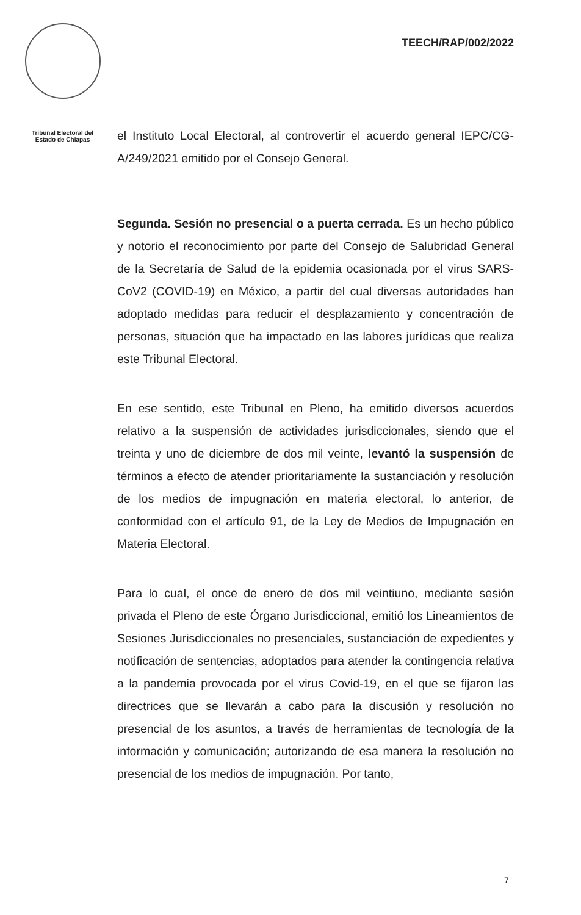Tribunal Electoral del
Estado de Chiapas
TEECH/RAP/002/2022
el Instituto Local Electoral, al controvertir el acuerdo general IEPC/CG-A/249/2021 emitido por el Consejo General.
Segunda. Sesión no presencial o a puerta cerrada. Es un hecho público y notorio el reconocimiento por parte del Consejo de Salubridad General de la Secretaría de Salud de la epidemia ocasionada por el virus SARS-CoV2 (COVID-19) en México, a partir del cual diversas autoridades han adoptado medidas para reducir el desplazamiento y concentración de personas, situación que ha impactado en las labores jurídicas que realiza este Tribunal Electoral.
En ese sentido, este Tribunal en Pleno, ha emitido diversos acuerdos relativo a la suspensión de actividades jurisdiccionales, siendo que el treinta y uno de diciembre de dos mil veinte, levantó la suspensión de términos a efecto de atender prioritariamente la sustanciación y resolución de los medios de impugnación en materia electoral, lo anterior, de conformidad con el artículo 91, de la Ley de Medios de Impugnación en Materia Electoral.
Para lo cual, el once de enero de dos mil veintiuno, mediante sesión privada el Pleno de este Órgano Jurisdiccional, emitió los Lineamientos de Sesiones Jurisdiccionales no presenciales, sustanciación de expedientes y notificación de sentencias, adoptados para atender la contingencia relativa a la pandemia provocada por el virus Covid-19, en el que se fijaron las directrices que se llevarán a cabo para la discusión y resolución no presencial de los asuntos, a través de herramientas de tecnología de la información y comunicación; autorizando de esa manera la resolución no presencial de los medios de impugnación. Por tanto,
7